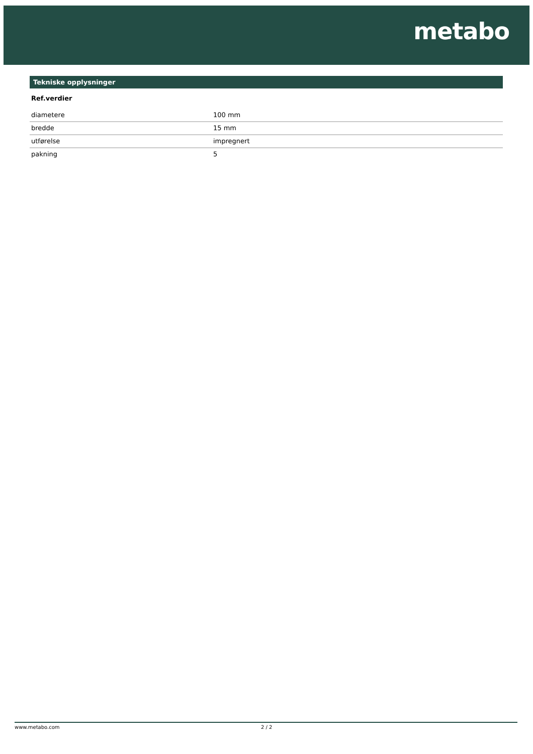metabo
Tekniske opplysninger
Ref.verdier
| diametere | 100 mm |
| bredde | 15 mm |
| utførelse | impregnert |
| pakning | 5 |
www.metabo.com 2 / 2